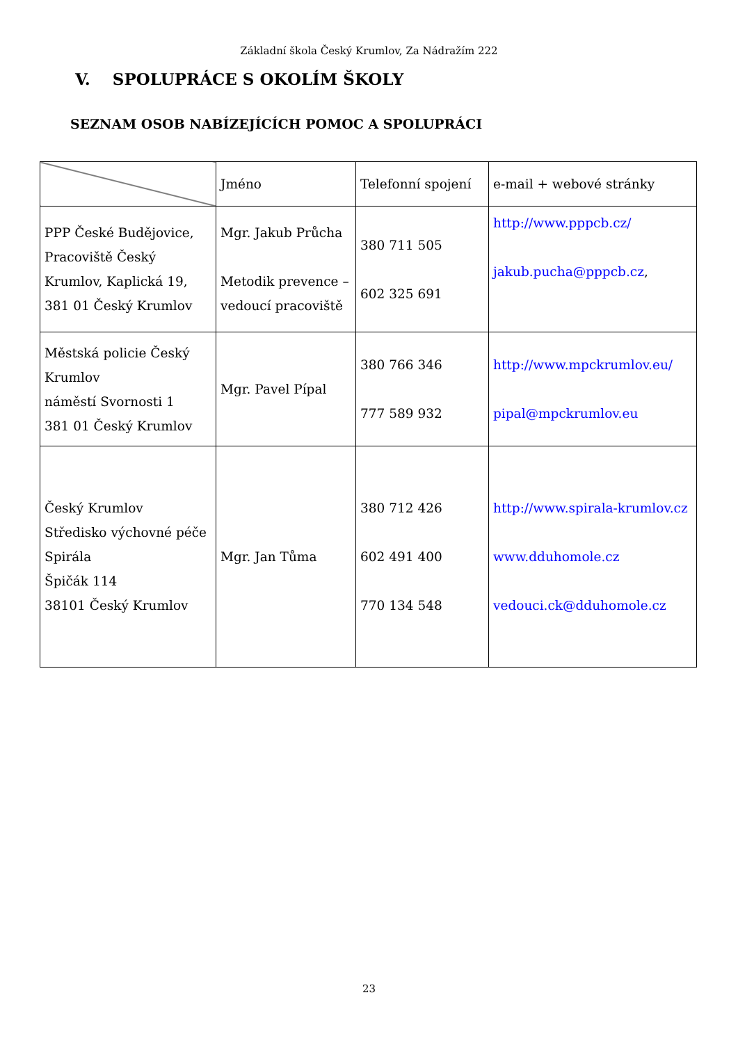Základní škola Český Krumlov, Za Nádražím 222
V. SPOLUPRÁCE S OKOLÍM ŠKOLY
SEZNAM OSOB NABÍZEJÍCÍCH POMOC A SPOLUPRÁCI
| | Jméno | Telefonní spojení | e-mail + webové stránky |
| PPP České Budějovice, Pracoviště Český Krumlov, Kaplická 19, 381 01 Český Krumlov | Mgr. Jakub Průcha Metodik prevence – vedoucí pracoviště | 380 711 505 602 325 691 | http://www.pppcb.cz/ jakub.pucha@pppcb.cz , |
| Městská policie Český Krumlov náměstí Svornosti 1 381 01 Český Krumlov | Mgr. Pavel Pípal | 380 766 346 777 589 932 | http://www.mpckrumlov.eu/ pipal@mpckrumlov.eu |
| Český Krumlov Středisko výchovné péče Spirála Špičák 114 38101 Český Krumlov | Mgr. Jan Tůma | 380 712 426 602 491 400 770 134 548 | http://www.spirala-krumlov.cz www.dduhomole.cz vedouci.ck@dduhomole.cz |
23